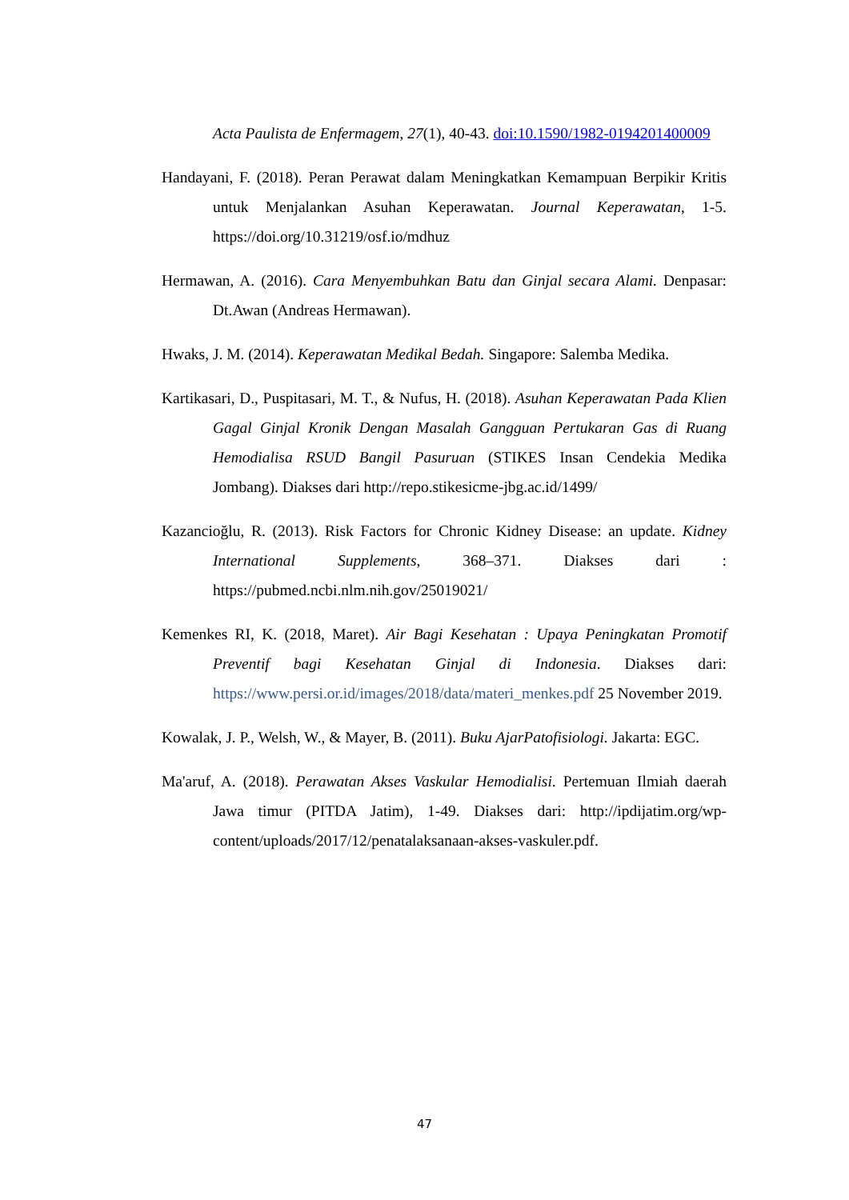Acta Paulista de Enfermagem, 27(1), 40-43. doi:10.1590/1982-0194201400009
Handayani, F. (2018). Peran Perawat dalam Meningkatkan Kemampuan Berpikir Kritis untuk Menjalankan Asuhan Keperawatan. Journal Keperawatan, 1-5. https://doi.org/10.31219/osf.io/mdhuz
Hermawan, A. (2016). Cara Menyembuhkan Batu dan Ginjal secara Alami. Denpasar: Dt.Awan (Andreas Hermawan).
Hwaks, J. M. (2014). Keperawatan Medikal Bedah. Singapore: Salemba Medika.
Kartikasari, D., Puspitasari, M. T., & Nufus, H. (2018). Asuhan Keperawatan Pada Klien Gagal Ginjal Kronik Dengan Masalah Gangguan Pertukaran Gas di Ruang Hemodialisa RSUD Bangil Pasuruan (STIKES Insan Cendekia Medika Jombang). Diakses dari http://repo.stikesicme-jbg.ac.id/1499/
Kazancioğlu, R. (2013). Risk Factors for Chronic Kidney Disease: an update. Kidney International Supplements, 368–371. Diakses dari : https://pubmed.ncbi.nlm.nih.gov/25019021/
Kemenkes RI, K. (2018, Maret). Air Bagi Kesehatan : Upaya Peningkatan Promotif Preventif bagi Kesehatan Ginjal di Indonesia. Diakses dari: https://www.persi.or.id/images/2018/data/materi_menkes.pdf 25 November 2019.
Kowalak, J. P., Welsh, W., & Mayer, B. (2011). Buku AjarPatofisiologi. Jakarta: EGC.
Ma'aruf, A. (2018). Perawatan Akses Vaskular Hemodialisi. Pertemuan Ilmiah daerah Jawa timur (PITDA Jatim), 1-49. Diakses dari: http://ipdijatim.org/wp-content/uploads/2017/12/penatalaksanaan-akses-vaskuler.pdf.
47